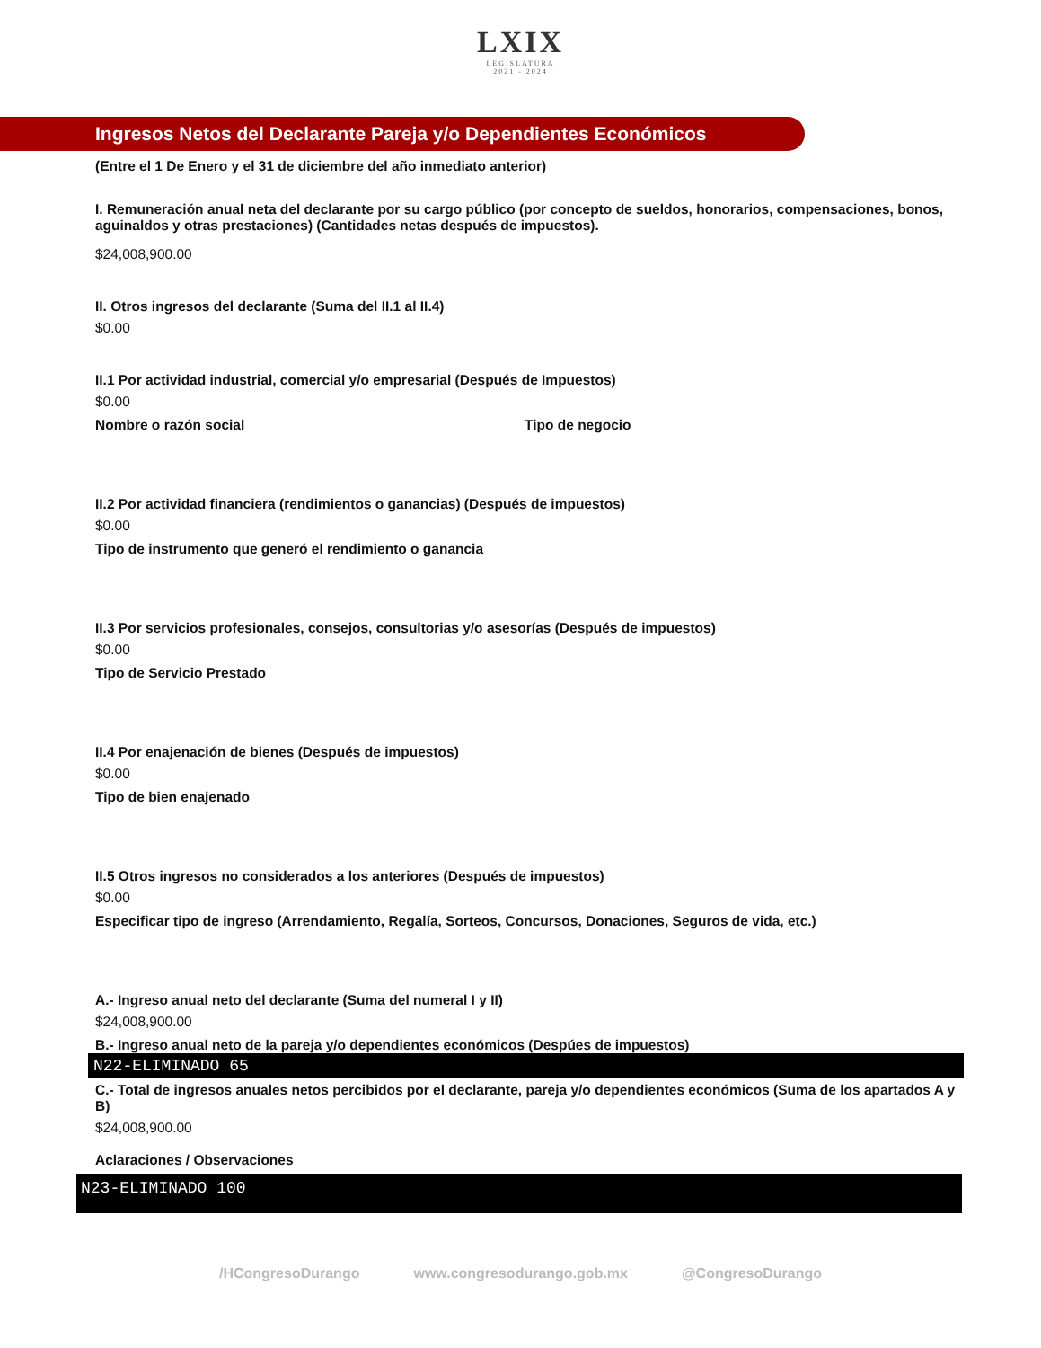LXIX
LEGISLATURA
2021 - 2024
Ingresos Netos del Declarante Pareja y/o Dependientes Económicos
(Entre el 1 De Enero y el 31 de diciembre del año inmediato anterior)
I. Remuneración anual neta del declarante por su cargo público (por concepto de sueldos, honorarios, compensaciones, bonos, aguinaldos y otras prestaciones) (Cantidades netas después de impuestos).
$24,008,900.00
II. Otros ingresos del declarante (Suma del II.1 al II.4)
$0.00
II.1 Por actividad industrial, comercial y/o empresarial (Después de Impuestos)
$0.00
Nombre o razón social Tipo de negocio
II.2 Por actividad financiera (rendimientos o ganancias) (Después de impuestos)
$0.00
Tipo de instrumento que generó el rendimiento o ganancia
II.3 Por servicios profesionales, consejos, consultorias y/o asesorías (Después de impuestos)
$0.00
Tipo de Servicio Prestado
II.4 Por enajenación de bienes (Después de impuestos)
$0.00
Tipo de bien enajenado
II.5 Otros ingresos no considerados a los anteriores (Después de impuestos)
$0.00
Especificar tipo de ingreso (Arrendamiento, Regalía, Sorteos, Concursos, Donaciones, Seguros de vida, etc.)
A.- Ingreso anual neto del declarante (Suma del numeral I y II)
$24,008,900.00
B.- Ingreso anual neto de la pareja y/o dependientes económicos (Despúes de impuestos)
N22-ELIMINADO 65
C.- Total de ingresos anuales netos percibidos por el declarante, pareja y/o dependientes económicos (Suma de los apartados A y B)
$24,008,900.00
Aclaraciones / Observaciones
N23-ELIMINADO 100
/HCongresoDurango www.congresodurango.gob.mx @CongresoDurango